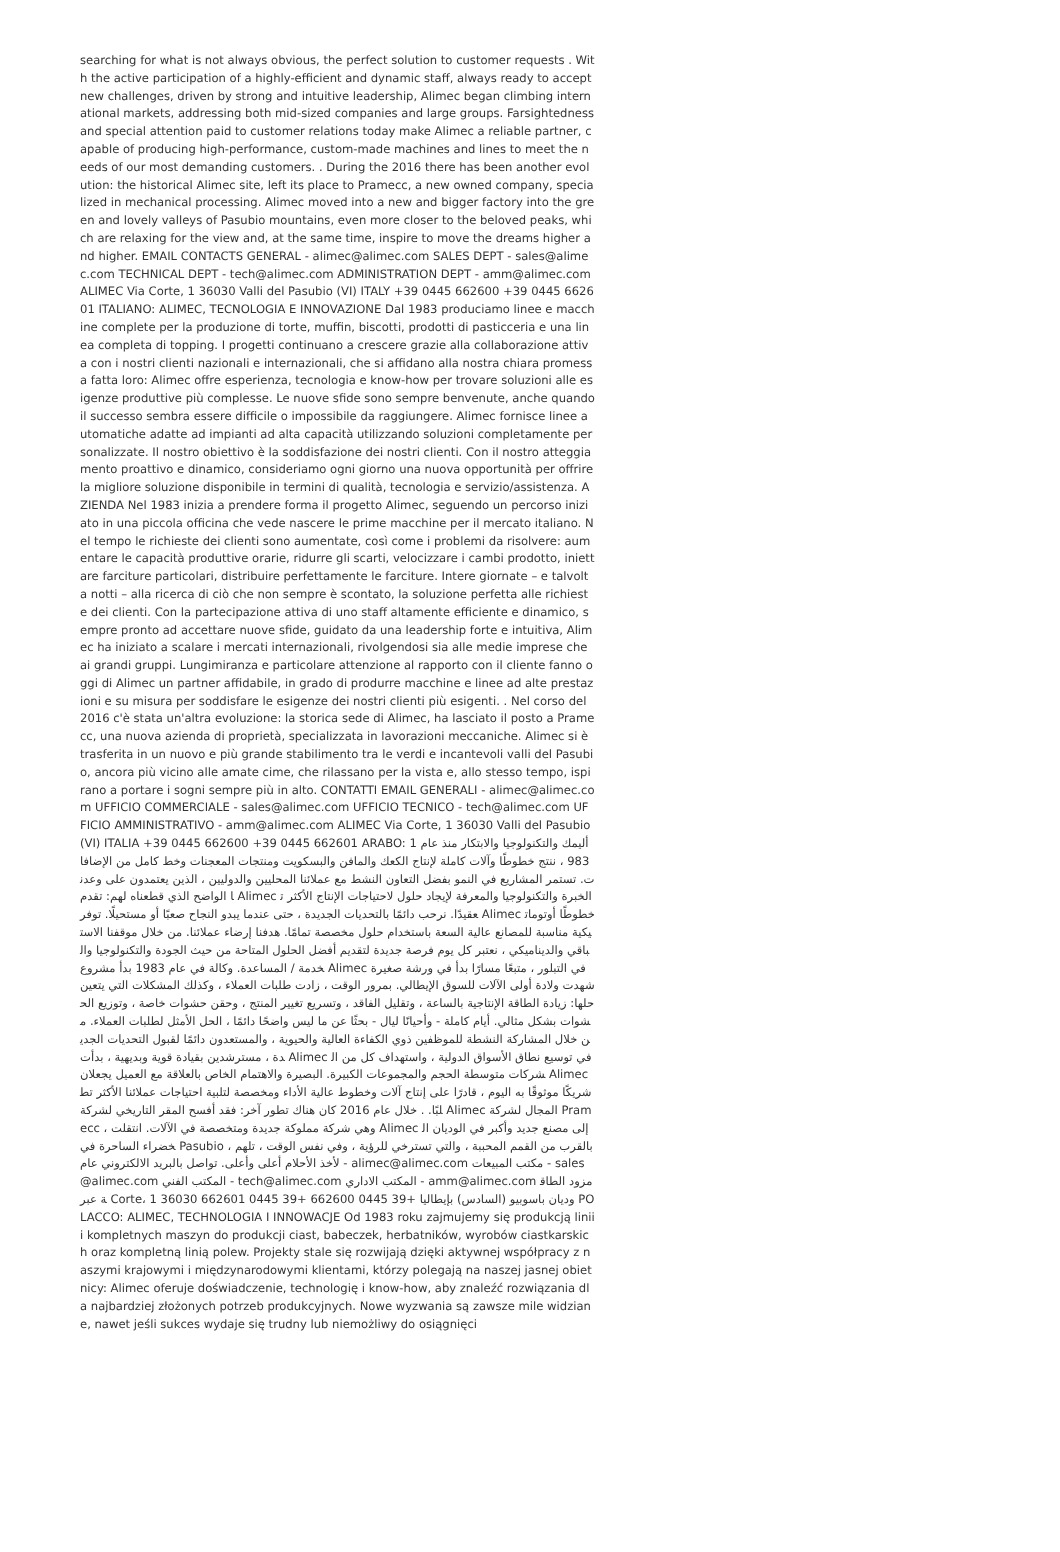searching for what is not always obvious, the perfect solution to customer requests . With the active participation of a highly-efficient and dynamic staff, always ready to accept new challenges, driven by strong and intuitive leadership, Alimec began climbing international markets, addressing both mid-sized companies and large groups. Farsightedness and special attention paid to customer relations today make Alimec a reliable partner, capable of producing high-performance, custom-made machines and lines to meet the needs of our most demanding customers. . During the 2016 there has been another evolution: the historical Alimec site, left its place to Pramecc, a new owned company, specialized in mechanical processing. Alimec moved into a new and bigger factory into the green and lovely valleys of Pasubio mountains, even more closer to the beloved peaks, which are relaxing for the view and, at the same time, inspire to move the dreams higher and higher. EMAIL CONTACTS GENERAL - alimec@alimec.com SALES DEPT - sales@alimec.com TECHNICAL DEPT - tech@alimec.com ADMINISTRATION DEPT - amm@alimec.com ALIMEC Via Corte, 1 36030 Valli del Pasubio (VI) ITALY +39 0445 662600 +39 0445 662601 ITALIANO: ALIMEC, TECNOLOGIA E INNOVAZIONE Dal 1983 produciamo linee e macchine complete per la produzione di torte, muffin, biscotti, prodotti di pasticceria e una linea completa di topping. I progetti continuano a crescere grazie alla collaborazione attiva con i nostri clienti nazionali e internazionali, che si affidano alla nostra chiara promessa fatta loro: Alimec offre esperienza, tecnologia e know-how per trovare soluzioni alle esigenze produttive più complesse. Le nuove sfide sono sempre benvenute, anche quando il successo sembra essere difficile o impossibile da raggiungere. Alimec fornisce linee automatiche adatte ad impianti ad alta capacità utilizzando soluzioni completamente personalizzate. Il nostro obiettivo è la soddisfazione dei nostri clienti. Con il nostro atteggiamento proattivo e dinamico, consideriamo ogni giorno una nuova opportunità per offrire la migliore soluzione disponibile in termini di qualità, tecnologia e servizio/assistenza. AZIENDA Nel 1983 inizia a prendere forma il progetto Alimec, seguendo un percorso iniziato in una piccola officina che vede nascere le prime macchine per il mercato italiano. Nel tempo le richieste dei clienti sono aumentate, così come i problemi da risolvere: aumentare le capacità produttive orarie, ridurre gli scarti, velocizzare i cambi prodotto, iniettare farciture particolari, distribuire perfettamente le farciture. Intere giornate – e talvolta notti – alla ricerca di ciò che non sempre è scontato, la soluzione perfetta alle richieste dei clienti. Con la partecipazione attiva di uno staff altamente efficiente e dinamico, sempre pronto ad accettare nuove sfide, guidato da una leadership forte e intuitiva, Alimec ha iniziato a scalare i mercati internazionali, rivolgendosi sia alle medie imprese che ai grandi gruppi. Lungimiranza e particolare attenzione al rapporto con il cliente fanno oggi di Alimec un partner affidabile, in grado di produrre macchine e linee ad alte prestazioni e su misura per soddisfare le esigenze dei nostri clienti più esigenti. . Nel corso del 2016 c'è stata un'altra evoluzione: la storica sede di Alimec, ha lasciato il posto a Pramecc, una nuova azienda di proprietà, specializzata in lavorazioni meccaniche. Alimec si è trasferita in un nuovo e più grande stabilimento tra le verdi e incantevoli valli del Pasubio, ancora più vicino alle amate cime, che rilassano per la vista e, allo stesso tempo, ispirano a portare i sogni sempre più in alto. CONTATTI EMAIL GENERALI - alimec@alimec.com UFFICIO COMMERCIALE - sales@alimec.com UFFICIO TECNICO - tech@alimec.com UFFICIO AMMINISTRATIVO - amm@alimec.com ALIMEC Via Corte, 1 36030 Valli del Pasubio (VI) ITALIA +39 0445 662600 +39 0445 662601 ARABO: أليمك والتكنولوجيا والابتكار منذ عام 1983 ، ننتج خطوطًا وآلات كاملة لإنتاج الكعك والمافن والبسكويت ومنتجات المعجنات وخط كامل من الإضافات. تستمر المشاريع في النمو بفضل التعاون النشط مع عملائنا المحليين والدوليين ، الذين يعتمدون على وعدنا الواضح الذي قطعناه لهم: تقدم Alimec الخبرة والتكنولوجيا والمعرفة لإيجاد حلول لاحتياجات الإنتاج الأكثر تعقيدًا. نرحب دائمًا بالتحديات الجديدة ، حتى عندما يبدو النجاح صعبًا أو مستحيلًا. توفر Alimec خطوطًا أوتوماتيكية مناسبة للمصانع عالية السعة باستخدام حلول مخصصة تمامًا. هدفنا إرضاء عملائنا. من خلال موقفنا الاستباقي والديناميكي ، نعتبر كل يوم فرصة جديدة لتقديم أفضل الحلول المتاحة من حيث الجودة والتكنولوجيا والخدمة / المساعدة. وكالة في عام 1983 بدأ مشروع Alimec في التبلور ، متبعًا مسارًا بدأ في ورشة صغيرة شهدت ولادة أولى الآلات للسوق الإيطالي. بمرور الوقت ، زادت طلبات العملاء ، وكذلك المشكلات التي يتعين حلها: زيادة الطاقة الإنتاجية بالساعة ، وتقليل الفاقد ، وتسريع تغيير المنتج ، وحقن حشوات خاصة ، وتوزيع الحشوات بشكل مثالي. أيام كاملة - وأحيانًا ليال - بحثًا عن ما ليس واضحًا دائمًا ، الحل الأمثل لطلبات العملاء. من خلال المشاركة النشطة للموظفين ذوي الكفاءة العالية والحيوية ، والمستعدون دائمًا لقبول التحديات الجديدة ، مسترشدين بقيادة قوية وبديهية ، بدأت Alimec في توسيع نطاق الأسواق الدولية ، واستهداف كل من الشركات متوسطة الحجم والمجموعات الكبيرة. البصيرة والاهتمام الخاص بالعلاقة مع العميل يجعلان Alimec شريكًا موثوقًا به اليوم ، قادرًا على إنتاج آلات وخطوط عالية الأداء ومخصصة لتلبية احتياجات عملائنا الأكثر تطلبًا. . خلال عام 2016 كان هناك تطور آخر: فقد أفسح المقر التاريخي لشركة Alimec المجال لشركة Pramecc ، وهي شركة مملوكة جديدة ومتخصصة في الآلات. انتقلت Alimec إلى مصنع جديد وأكبر في الوديان الخضراء الساحرة في Pasubio ، بالقرب من القمم المحببة ، والتي تسترخي للرؤية ، وفي نفس الوقت ، تلهم لأخذ الأحلام أعلى وأعلى. تواصل بالبريد الالكتروني عام - alimec@alimec.com مكتب المبيعات - sales@alimec.com المكتب الفني - tech@alimec.com المكتب الاداري - amm@alimec.com مزود الطاقة عبر Corte، 1 36030 وديان باسوبيو (السادس) بإيطاليا +39 0445 662600 +39 0445 662601 POLACCO: ALIMEC, TECHNOLOGIA I INNOWACJE Od 1983 roku zajmujemy się produkcją linii i kompletnych maszyn do produkcji ciast, babeczek, herbatników, wyrobów ciastkarskich oraz kompletną linią polew. Projekty stale się rozwijają dzięki aktywnej współpracy z naszymi krajowymi i międzynarodowymi klientami, którzy polegają na naszej jasnej obietnicy: Alimec oferuje doświadczenie, technologię i know-how, aby znaleźć rozwiązania dla najbardziej złożonych potrzeb produkcyjnych. Nowe wyzwania są zawsze mile widziane, nawet jeśli sukces wydaje się trudny lub niemożliwy do osiągnięci